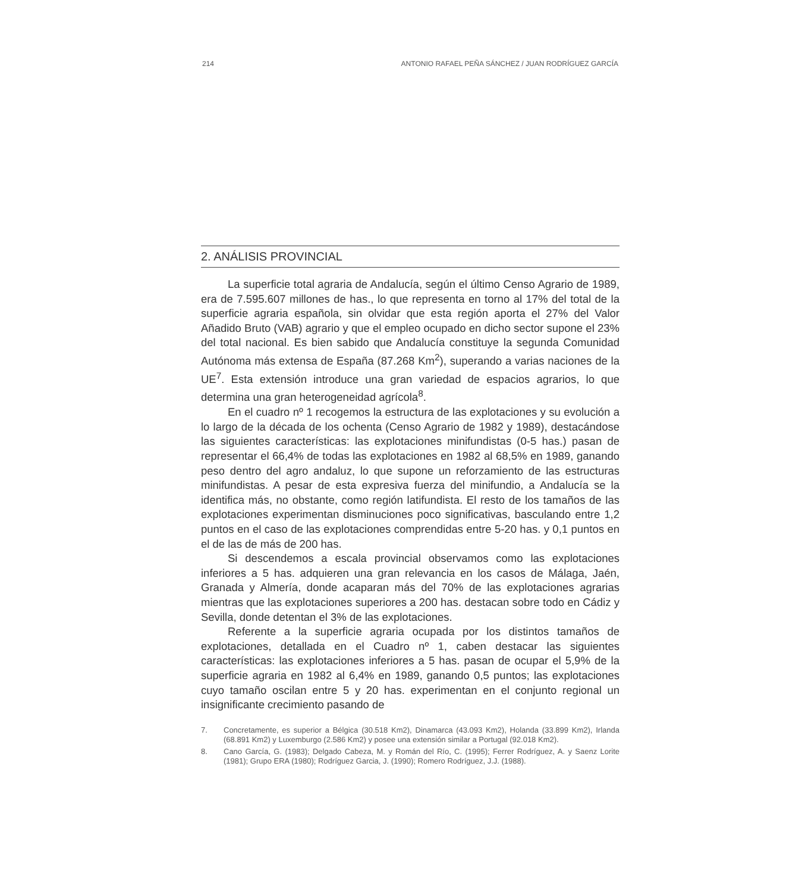214 ANTONIO RAFAEL PEÑA SÁNCHEZ / JUAN RODRÍGUEZ GARCÍA
2. ANÁLISIS PROVINCIAL
La superficie total agraria de Andalucía, según el último Censo Agrario de 1989, era de 7.595.607 millones de has., lo que representa en torno al 17% del total de la superficie agraria española, sin olvidar que esta región aporta el 27% del Valor Añadido Bruto (VAB) agrario y que el empleo ocupado en dicho sector supone el 23% del total nacional. Es bien sabido que Andalucía constituye la segunda Comunidad Autónoma más extensa de España (87.268 Km<sup>2</sup>), superando a varias naciones de la UE<sup>7</sup>. Esta extensión introduce una gran variedad de espacios agrarios, lo que determina una gran heterogeneidad agrícola<sup>8</sup>.
En el cuadro nº 1 recogemos la estructura de las explotaciones y su evolución a lo largo de la década de los ochenta (Censo Agrario de 1982 y 1989), destacándose las siguientes características: las explotaciones minifundistas (0-5 has.) pasan de representar el 66,4% de todas las explotaciones en 1982 al 68,5% en 1989, ganando peso dentro del agro andaluz, lo que supone un reforzamiento de las estructuras minifundistas. A pesar de esta expresiva fuerza del minifundio, a Andalucía se la identifica más, no obstante, como región latifundista. El resto de los tamaños de las explotaciones experimentan disminuciones poco significativas, basculando entre 1,2 puntos en el caso de las explotaciones comprendidas entre 5-20 has. y 0,1 puntos en el de las de más de 200 has.
Si descendemos a escala provincial observamos como las explotaciones inferiores a 5 has. adquieren una gran relevancia en los casos de Málaga, Jaén, Granada y Almería, donde acaparan más del 70% de las explotaciones agrarias mientras que las explotaciones superiores a 200 has. destacan sobre todo en Cádiz y Sevilla, donde detentan el 3% de las explotaciones.
Referente a la superficie agraria ocupada por los distintos tamaños de explotaciones, detallada en el Cuadro nº 1, caben destacar las siguientes características: las explotaciones inferiores a 5 has. pasan de ocupar el 5,9% de la superficie agraria en 1982 al 6,4% en 1989, ganando 0,5 puntos; las explotaciones cuyo tamaño oscilan entre 5 y 20 has. experimentan en el conjunto regional un insignificante crecimiento pasando de
7. Concretamente, es superior a Bélgica (30.518 Km2), Dinamarca (43.093 Km2), Holanda (33.899 Km2), Irlanda (68.891 Km2) y Luxemburgo (2.586 Km2) y posee una extensión similar a Portugal (92.018 Km2).
8. Cano García, G. (1983); Delgado Cabeza, M. y Román del Río, C. (1995); Ferrer Rodríguez, A. y Saenz Lorite (1981); Grupo ERA (1980); Rodríguez Garcia, J. (1990); Romero Rodríguez, J.J. (1988).